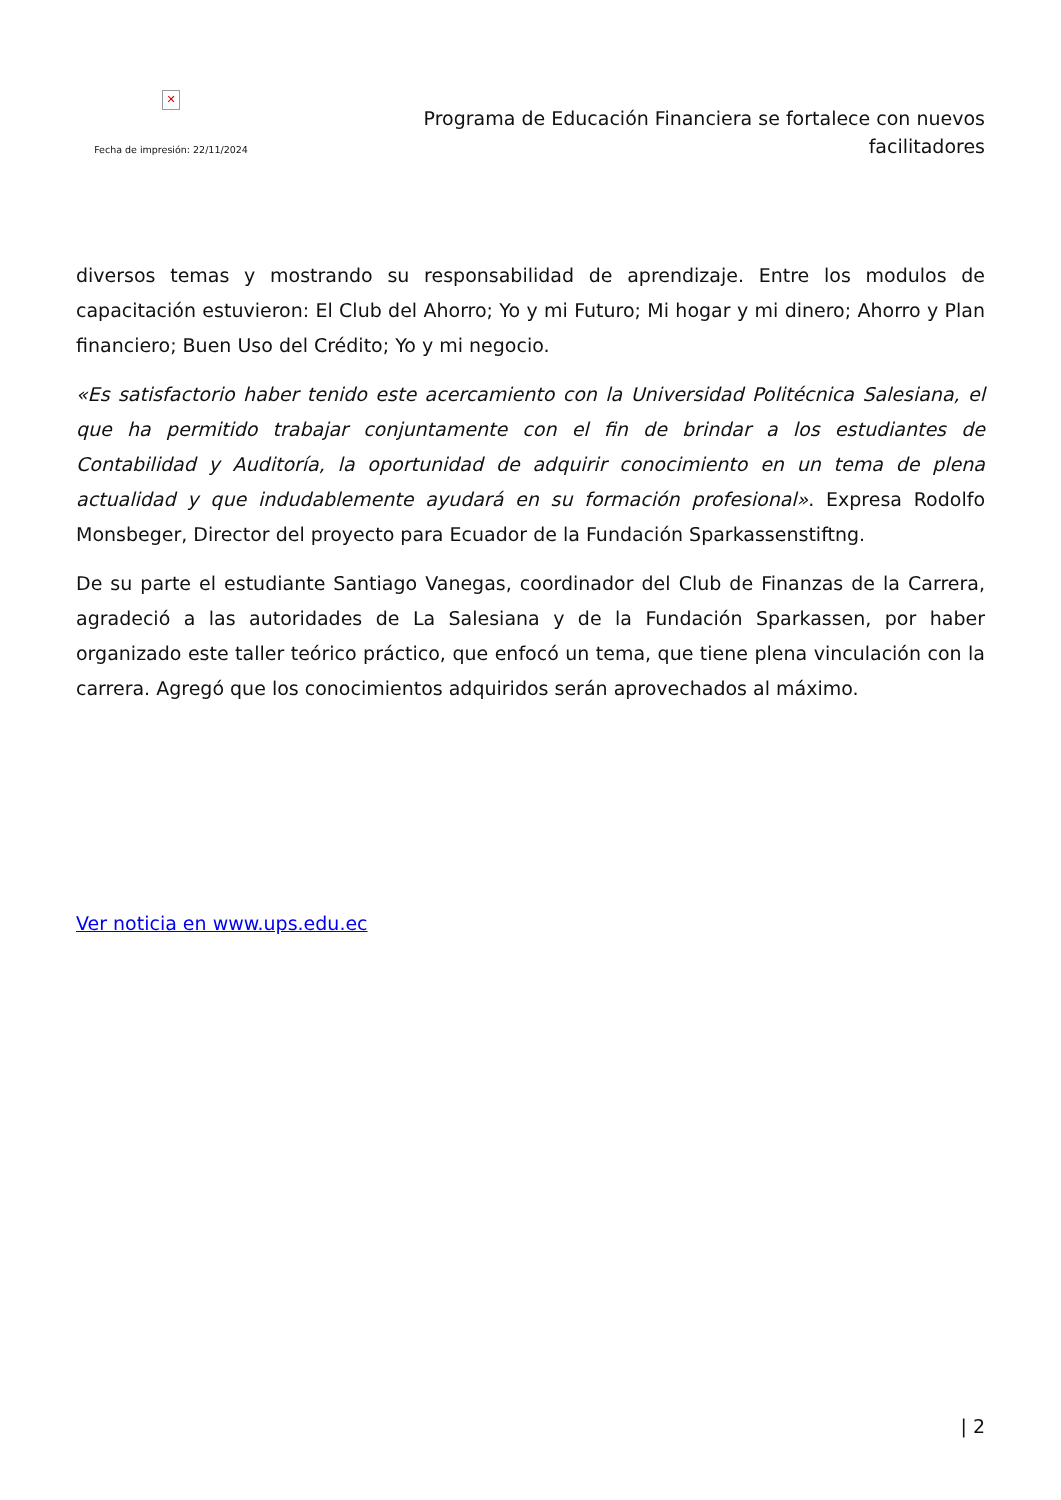✕
Fecha de impresión: 22/11/2024
Programa de Educación Financiera se fortalece con nuevos facilitadores
diversos temas y mostrando su responsabilidad de aprendizaje. Entre los modulos de capacitación estuvieron: El Club del Ahorro; Yo y mi Futuro; Mi hogar y mi dinero; Ahorro y Plan financiero; Buen Uso del Crédito; Yo y mi negocio.
«Es satisfactorio haber tenido este acercamiento con la Universidad Politécnica Salesiana, el que ha permitido trabajar conjuntamente con el fin de brindar a los estudiantes de Contabilidad y Auditoría, la oportunidad de adquirir conocimiento en un tema de plena actualidad y que indudablemente ayudará en su formación profesional». Expresa Rodolfo Monsbeger, Director del proyecto para Ecuador de la Fundación Sparkassenstiftng.
De su parte el estudiante Santiago Vanegas, coordinador del Club de Finanzas de la Carrera, agradeció a las autoridades de La Salesiana y de la Fundación Sparkassen, por haber organizado este taller teórico práctico, que enfocó un tema, que tiene plena vinculación con la carrera. Agregó que los conocimientos adquiridos serán aprovechados al máximo.
Ver noticia en www.ups.edu.ec
| 2